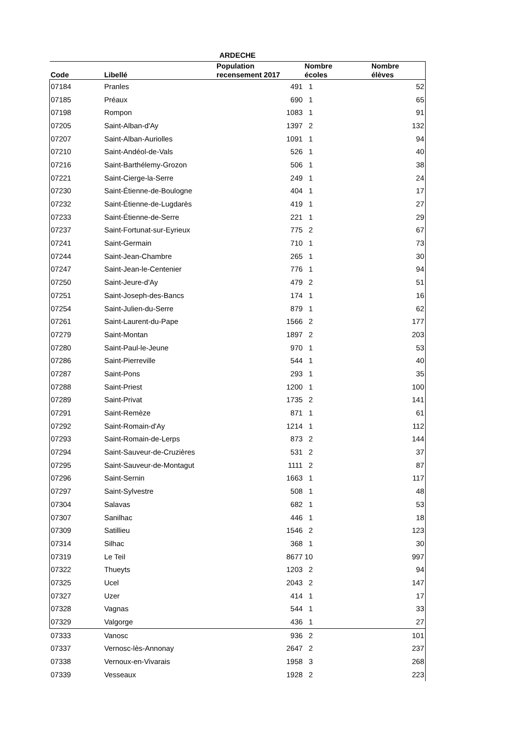ARDECHE
| Code | Libellé | Population recensement 2017 | Nombre écoles | Nombre élèves |
| --- | --- | --- | --- | --- |
| 07184 | Pranles | 491 | 1 | 52 |
| 07185 | Préaux | 690 | 1 | 65 |
| 07198 | Rompon | 1083 | 1 | 91 |
| 07205 | Saint-Alban-d'Ay | 1397 | 2 | 132 |
| 07207 | Saint-Alban-Auriolles | 1091 | 1 | 94 |
| 07210 | Saint-Andéol-de-Vals | 526 | 1 | 40 |
| 07216 | Saint-Barthélemy-Grozon | 506 | 1 | 38 |
| 07221 | Saint-Cierge-la-Serre | 249 | 1 | 24 |
| 07230 | Saint-Étienne-de-Boulogne | 404 | 1 | 17 |
| 07232 | Saint-Étienne-de-Lugdarès | 419 | 1 | 27 |
| 07233 | Saint-Étienne-de-Serre | 221 | 1 | 29 |
| 07237 | Saint-Fortunat-sur-Eyrieux | 775 | 2 | 67 |
| 07241 | Saint-Germain | 710 | 1 | 73 |
| 07244 | Saint-Jean-Chambre | 265 | 1 | 30 |
| 07247 | Saint-Jean-le-Centenier | 776 | 1 | 94 |
| 07250 | Saint-Jeure-d'Ay | 479 | 2 | 51 |
| 07251 | Saint-Joseph-des-Bancs | 174 | 1 | 16 |
| 07254 | Saint-Julien-du-Serre | 879 | 1 | 62 |
| 07261 | Saint-Laurent-du-Pape | 1566 | 2 | 177 |
| 07279 | Saint-Montan | 1897 | 2 | 203 |
| 07280 | Saint-Paul-le-Jeune | 970 | 1 | 53 |
| 07286 | Saint-Pierreville | 544 | 1 | 40 |
| 07287 | Saint-Pons | 293 | 1 | 35 |
| 07288 | Saint-Priest | 1200 | 1 | 100 |
| 07289 | Saint-Privat | 1735 | 2 | 141 |
| 07291 | Saint-Remèze | 871 | 1 | 61 |
| 07292 | Saint-Romain-d'Ay | 1214 | 1 | 112 |
| 07293 | Saint-Romain-de-Lerps | 873 | 2 | 144 |
| 07294 | Saint-Sauveur-de-Cruzières | 531 | 2 | 37 |
| 07295 | Saint-Sauveur-de-Montagut | 1111 | 2 | 87 |
| 07296 | Saint-Sernin | 1663 | 1 | 117 |
| 07297 | Saint-Sylvestre | 508 | 1 | 48 |
| 07304 | Salavas | 682 | 1 | 53 |
| 07307 | Sanilhac | 446 | 1 | 18 |
| 07309 | Satillieu | 1546 | 2 | 123 |
| 07314 | Silhac | 368 | 1 | 30 |
| 07319 | Le Teil | 8677 | 10 | 997 |
| 07322 | Thueyts | 1203 | 2 | 94 |
| 07325 | Ucel | 2043 | 2 | 147 |
| 07327 | Uzer | 414 | 1 | 17 |
| 07328 | Vagnas | 544 | 1 | 33 |
| 07329 | Valgorge | 436 | 1 | 27 |
| 07333 | Vanosc | 936 | 2 | 101 |
| 07337 | Vernosc-lès-Annonay | 2647 | 2 | 237 |
| 07338 | Vernoux-en-Vivarais | 1958 | 3 | 268 |
| 07339 | Vesseaux | 1928 | 2 | 223 |